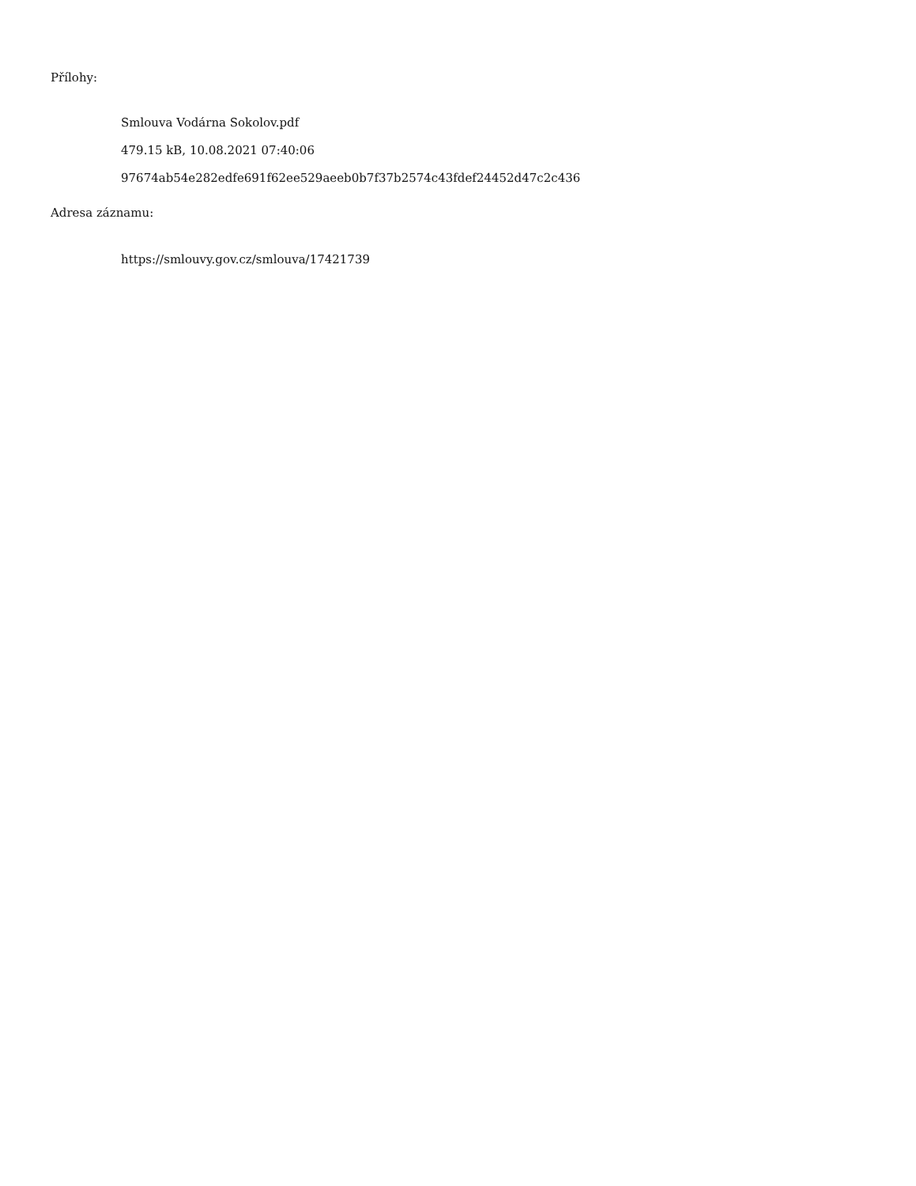Přílohy:
Smlouva Vodárna Sokolov.pdf
479.15 kB, 10.08.2021 07:40:06
97674ab54e282edfe691f62ee529aeeb0b7f37b2574c43fdef24452d47c2c436
Adresa záznamu:
https://smlouvy.gov.cz/smlouva/17421739